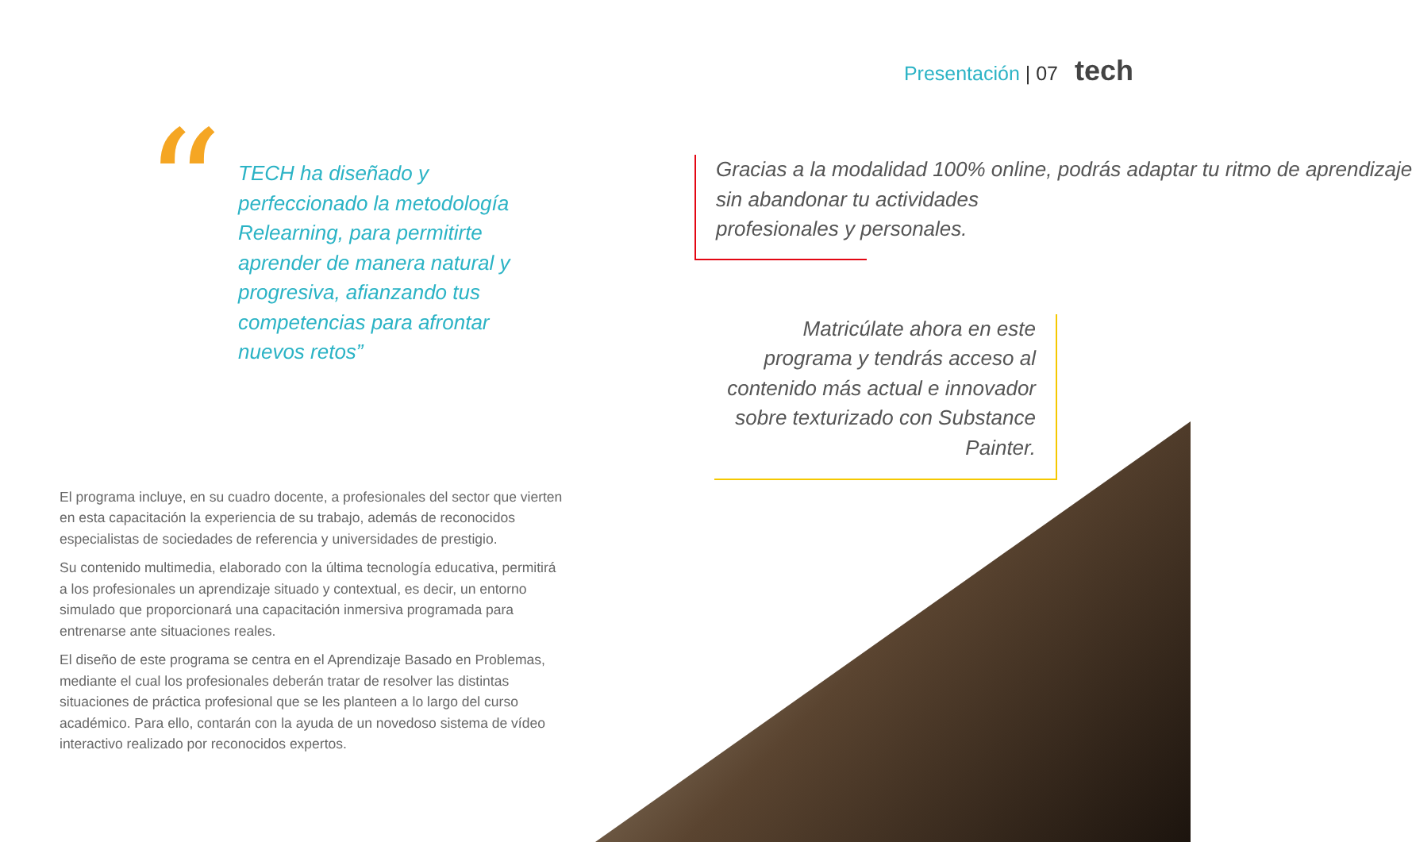Presentación | 07 tech
“
TECH ha diseñado y perfeccionado la metodología Relearning, para permitirte aprender de manera natural y progresiva, afianzando tus competencias para afrontar nuevos retos”
El programa incluye, en su cuadro docente, a profesionales del sector que vierten en esta capacitación la experiencia de su trabajo, además de reconocidos especialistas de sociedades de referencia y universidades de prestigio.
Su contenido multimedia, elaborado con la última tecnología educativa, permitirá a los profesionales un aprendizaje situado y contextual, es decir, un entorno simulado que proporcionará una capacitación inmersiva programada para entrenarse ante situaciones reales.
El diseño de este programa se centra en el Aprendizaje Basado en Problemas, mediante el cual los profesionales deberán tratar de resolver las distintas situaciones de práctica profesional que se les planteen a lo largo del curso académico. Para ello, contarán con la ayuda de un novedoso sistema de vídeo interactivo realizado por reconocidos expertos.
Gracias a la modalidad 100% online, podrás adaptar tu ritmo de aprendizaje
sin abandonar tu actividades
profesionales y personales.
Matricúlate ahora en este programa y tendrás acceso al contenido más actual e innovador sobre texturizado con Substance Painter.